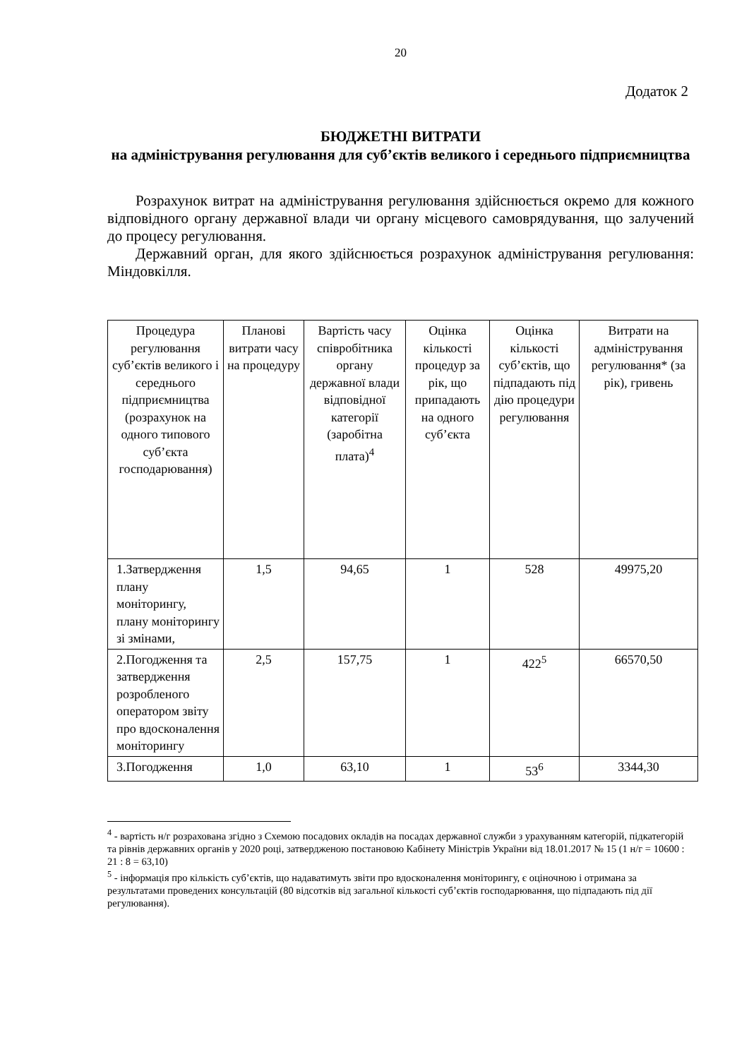20
Додаток 2
БЮДЖЕТНІ ВИТРАТИ
на адміністрування регулювання для суб’єктів великого і середнього підприємництва
Розрахунок витрат на адміністрування регулювання здійснюється окремо для кожного відповідного органу державної влади чи органу місцевого самоврядування, що залучений до процесу регулювання.
Державний орган, для якого здійснюється розрахунок адміністрування регулювання: Міндовкілля.
| Процедура регулювання суб’єктів великого і середнього підприємництва (розрахунок на одного типового суб’єкта господарювання) | Планові витрати часу на процедуру | Вартість часу співробітника органу державної влади відповідної категорії (заробітна плата)<sup>4</sup> | Оцінка кількості процедур за рік, що припадають на одного суб’єкта | Оцінка кількості суб’єктів, що підпадають під дію процедури регулювання | Витрати на адміністрування регулювання* (за рік), гривень |
| 1.Затвердження плану моніторингу, плану моніторингу зі змінами, | 1,5 | 94,65 | 1 | 528 | 49975,20 |
| 2.Погодження та затвердження розробленого оператором звіту про вдосконалення моніторингу | 2,5 | 157,75 | 1 | 422<sup>5</sup> | 66570,50 |
| 3.Погодження | 1,0 | 63,10 | 1 | 53<sup>6</sup> | 3344,30 |
<sup>4</sup> - вартість н/г розрахована згідно з Схемою посадових окладів на посадах державної служби з урахуванням категорій, підкатегорій та рівнів державних органів у 2020 році, затвердженою постановою Кабінету Міністрів України від 18.01.2017 № 15 (1 н/г = 10600 : 21 : 8 = 63,10)
<sup>5</sup> - інформація про кількість суб’єктів, що надаватимуть звіти про вдосконалення моніторингу, є оціночною і отримана за результатами проведених консультацій (80 відсотків від загальної кількості суб’єктів господарювання, що підпадають під дії регулювання).